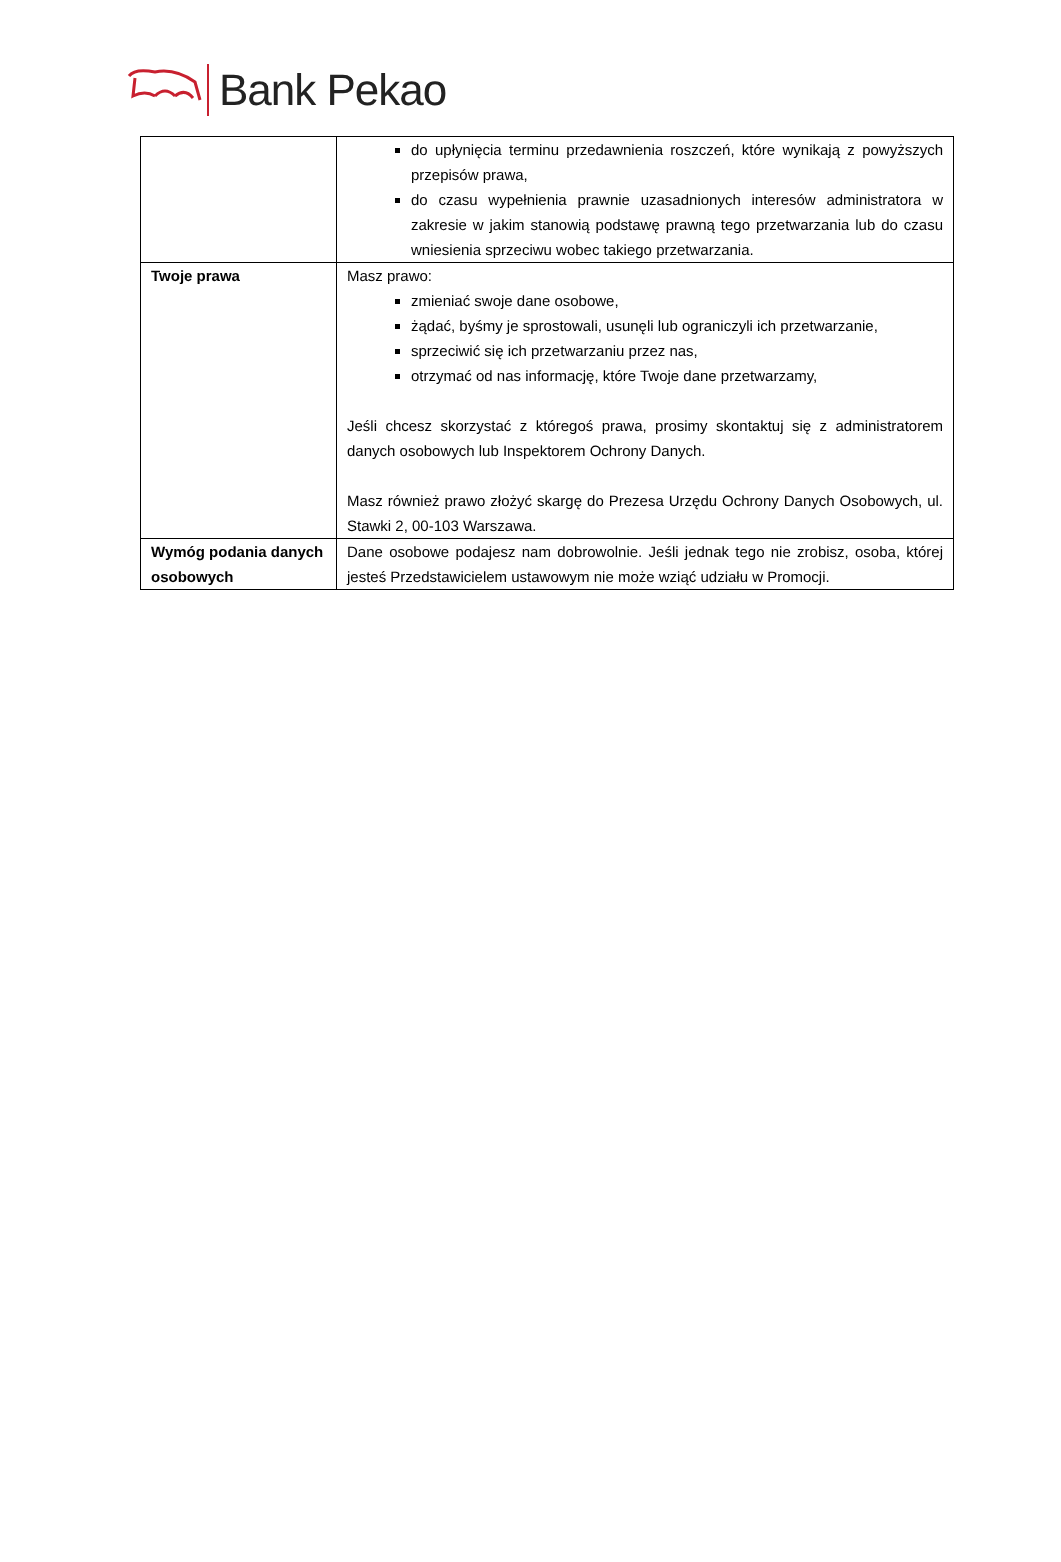Bank Pekao
| | do upłynięcia terminu przedawnienia roszczeń, które wynikają z powyższych przepisów prawa, do czasu wypełnienia prawnie uzasadnionych interesów administratora w zakresie w jakim stanowią podstawę prawną tego przetwarzania lub do czasu wniesienia sprzeciwu wobec takiego przetwarzania. |
| Twoje prawa | Masz prawo: zmieniać swoje dane osobowe, żądać, byśmy je sprostowali, usunęli lub ograniczyli ich przetwarzanie, sprzeciwić się ich przetwarzaniu przez nas, otrzymać od nas informację, które Twoje dane przetwarzamy, Jeśli chcesz skorzystać z któregoś prawa, prosimy skontaktuj się z administratorem danych osobowych lub Inspektorem Ochrony Danych. Masz również prawo złożyć skargę do Prezesa Urzędu Ochrony Danych Osobowych, ul. Stawki 2, 00-103 Warszawa. |
| Wymóg podania danych osobowych | Dane osobowe podajesz nam dobrowolnie. Jeśli jednak tego nie zrobisz, osoba, której jesteś Przedstawicielem ustawowym nie może wziąć udziału w Promocji. |